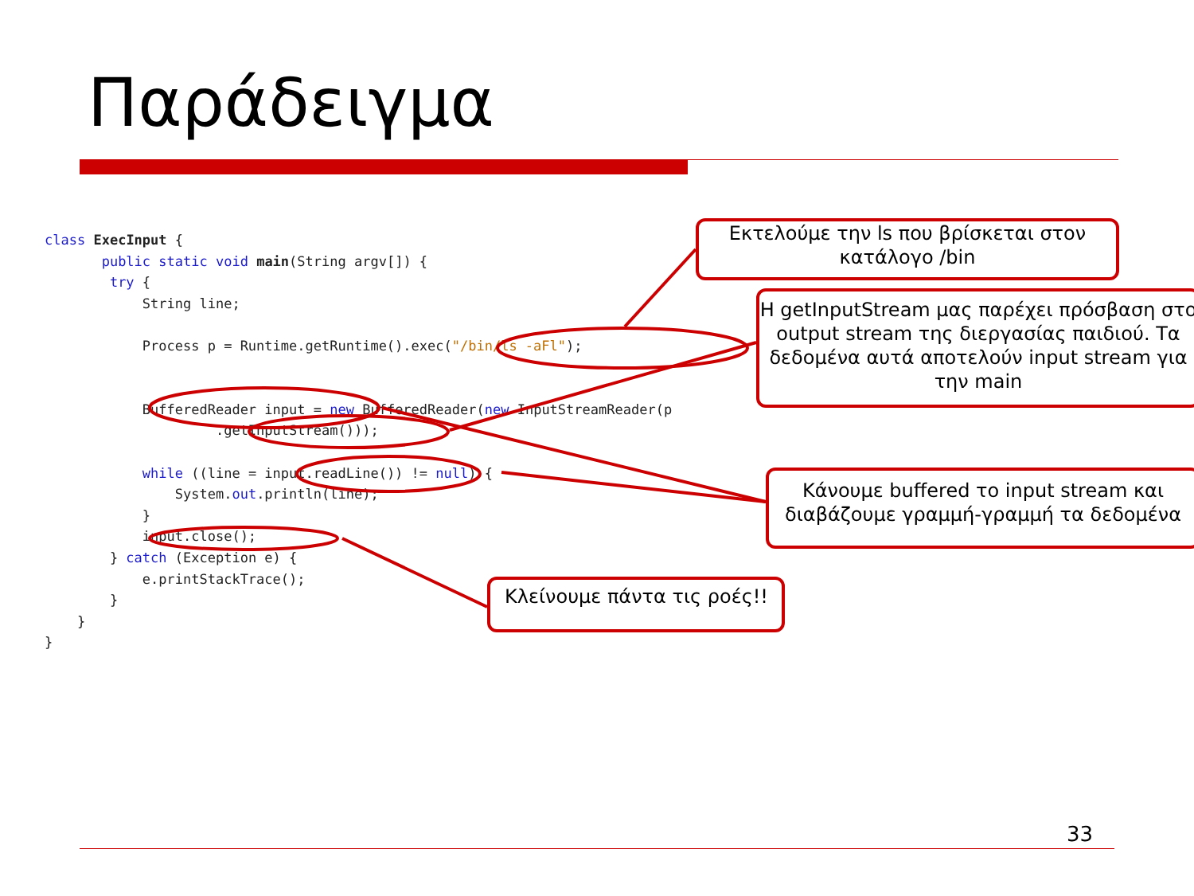Παράδειγμα
class ExecInput {
       public static void main(String argv[]) {
        try {
            String line;

            Process p = Runtime.getRuntime().exec("/bin/ls -aFl");


            BufferedReader input = new BufferedReader(new InputStreamReader(p
                     .getInputStream()));

            while ((line = input.readLine()) != null) {
                System.out.println(line);
            }
            input.close();
        } catch (Exception e) {
            e.printStackTrace();
        }
    }
}
Εκτελούμε την ls που βρίσκεται στον κατάλογο /bin
Η getInputStream μας παρέχει πρόσβαση στο output stream της διεργασίας παιδιού. Τα δεδομένα αυτά αποτελούν input stream για την main
Κάνουμε buffered το input stream και διαβάζουμε γραμμή-γραμμή τα δεδομένα
Κλείνουμε πάντα τις ροές!!
33